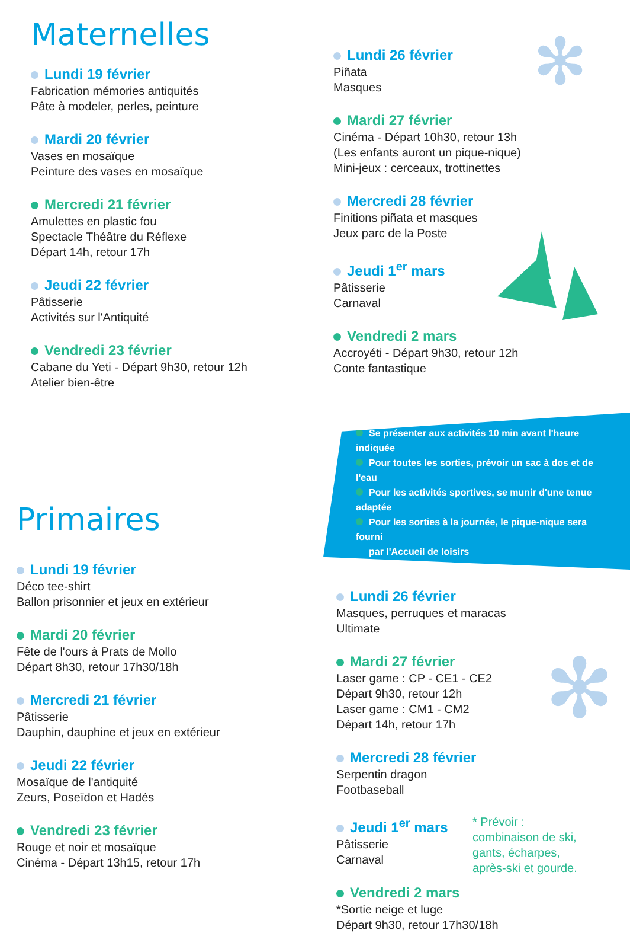Maternelles
Lundi 19 février
Fabrication mémories antiquités
Pâte à modeler, perles, peinture
Mardi 20 février
Vases en mosaïque
Peinture des vases en mosaïque
Mercredi 21 février
Amulettes en plastic fou
Spectacle Théâtre du Réflexe
Départ 14h, retour 17h
Jeudi 22 février
Pâtisserie
Activités sur l'Antiquité
Vendredi 23 février
Cabane du Yeti - Départ 9h30, retour 12h
Atelier bien-être
Lundi 26 février
Piñata
Masques
Mardi 27 février
Cinéma - Départ 10h30, retour 13h
(Les enfants auront un pique-nique)
Mini-jeux : cerceaux, trottinettes
Mercredi 28 février
Finitions piñata et masques
Jeux parc de la Poste
Jeudi 1<sup>er</sup> mars
Pâtisserie
Carnaval
Vendredi 2 mars
Accroyéti - Départ 9h30, retour 12h
Conte fantastique
Primaires
Lundi 19 février
Déco tee-shirt
Ballon prisonnier et jeux en extérieur
Mardi 20 février
Fête de l'ours à Prats de Mollo
Départ 8h30, retour 17h30/18h
Mercredi 21 février
Pâtisserie
Dauphin, dauphine et jeux en extérieur
Jeudi 22 février
Mosaïque de l'antiquité
Zeurs, Poseïdon et Hadés
Vendredi 23 février
Rouge et noir et mosaïque
Cinéma - Départ 13h15, retour 17h
Se présenter aux activités 10 min avant l'heure indiquée
Pour toutes les sorties, prévoir un sac à dos et de l'eau
Pour les activités sportives, se munir d'une tenue adaptée
Pour les sorties à la journée, le pique-nique sera fourni
par l'Accueil de loisirs
Lundi 26 février
Masques, perruques et maracas
Ultimate
Mardi 27 février
Laser game : CP - CE1 - CE2
Départ 9h30, retour 12h
Laser game : CM1 - CM2
Départ 14h, retour 17h
Mercredi 28 février
Serpentin dragon
Footbaseball
Jeudi 1<sup>er</sup> mars
Pâtisserie
Carnaval
* Prévoir :
combinaison de ski,
gants, écharpes,
après-ski et gourde.
Vendredi 2 mars
*Sortie neige et luge
Départ 9h30, retour 17h30/18h
✻
✻